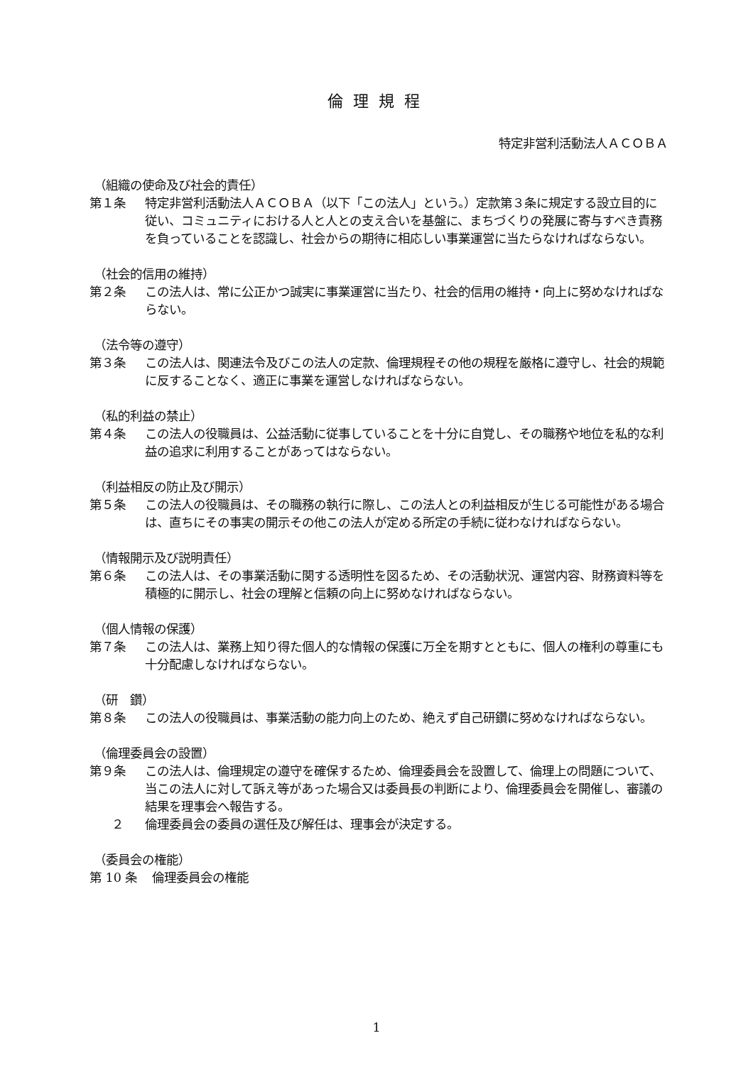倫理規程
特定非営利活動法人ＡＣＯＢＡ
（組織の使命及び社会的責任）
第１条 特定非営利活動法人ＡＣＯＢＡ（以下「この法人」という。）定款第３条に規定する設立目的に従い、コミュニティにおける人と人との支え合いを基盤に、まちづくりの発展に寄与すべき責務を負っていることを認識し、社会からの期待に相応しい事業運営に当たらなければならない。
（社会的信用の維持）
第２条 この法人は、常に公正かつ誠実に事業運営に当たり、社会的信用の維持・向上に努めなければならない。
（法令等の遵守）
第３条 この法人は、関連法令及びこの法人の定款、倫理規程その他の規程を厳格に遵守し、社会的規範に反することなく、適正に事業を運営しなければならない。
（私的利益の禁止）
第４条 この法人の役職員は、公益活動に従事していることを十分に自覚し、その職務や地位を私的な利益の追求に利用することがあってはならない。
（利益相反の防止及び開示）
第５条 この法人の役職員は、その職務の執行に際し、この法人との利益相反が生じる可能性がある場合は、直ちにその事実の開示その他この法人が定める所定の手続に従わなければならない。
（情報開示及び説明責任）
第６条 この法人は、その事業活動に関する透明性を図るため、その活動状況、運営内容、財務資料等を積極的に開示し、社会の理解と信頼の向上に努めなければならない。
（個人情報の保護）
第７条 この法人は、業務上知り得た個人的な情報の保護に万全を期すとともに、個人の権利の尊重にも十分配慮しなければならない。
（研　鑽）
第８条 この法人の役職員は、事業活動の能力向上のため、絶えず自己研鑽に努めなければならない。
（倫理委員会の設置）
第９条 この法人は、倫理規定の遵守を確保するため、倫理委員会を設置して、倫理上の問題について、当この法人に対して訴え等があった場合又は委員長の判断により、倫理委員会を開催し、審議の結果を理事会へ報告する。
２ 倫理委員会の委員の選任及び解任は、理事会が決定する。
（委員会の権能）
第 10 条 倫理委員会の権能
1